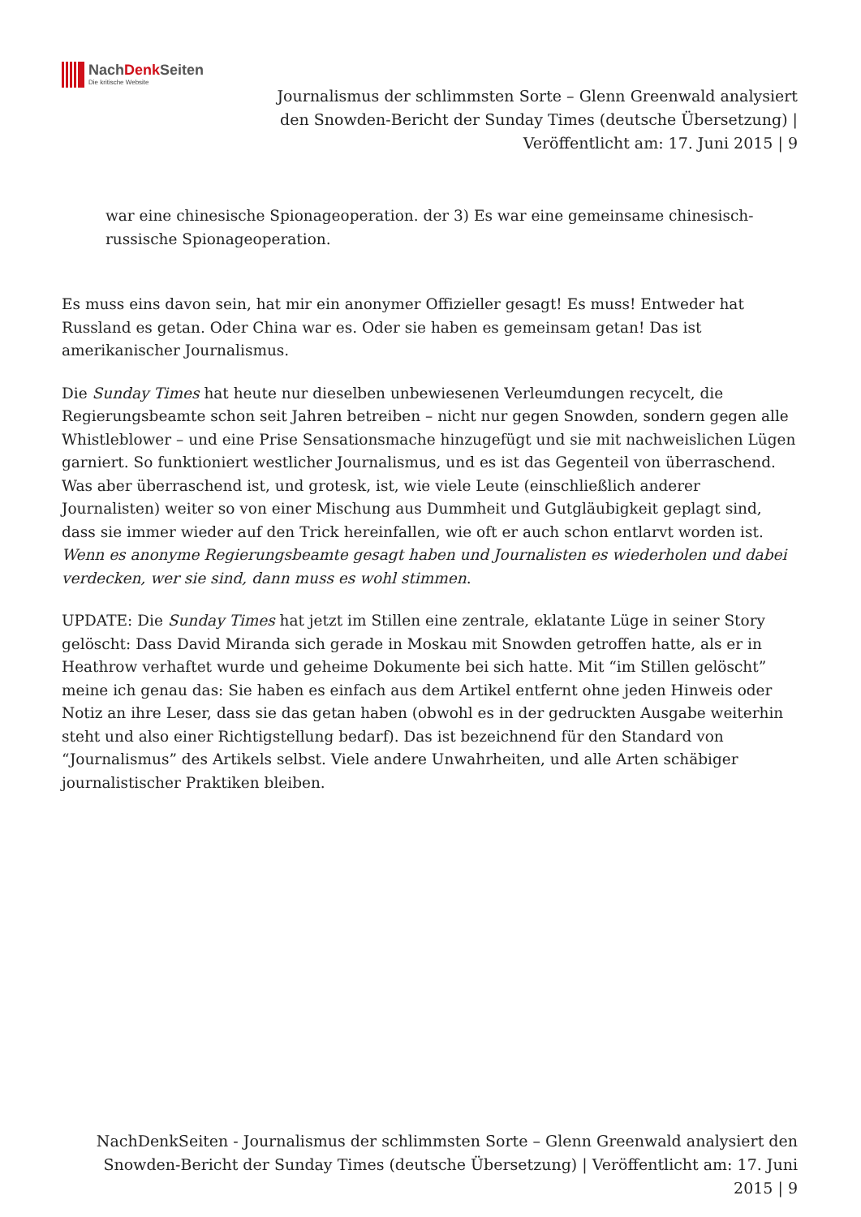NachDenk Seiten
Die kritische Website
Journalismus der schlimmsten Sorte – Glenn Greenwald analysiert den Snowden-Bericht der Sunday Times (deutsche Übersetzung) | Veröffentlicht am: 17. Juni 2015 | 9
war eine chinesische Spionageoperation. der 3) Es war eine gemeinsame chinesisch-russische Spionageoperation.
Es muss eins davon sein, hat mir ein anonymer Offizieller gesagt! Es muss! Entweder hat Russland es getan. Oder China war es. Oder sie haben es gemeinsam getan! Das ist amerikanischer Journalismus.
Die Sunday Times hat heute nur dieselben unbewiesenen Verleumdungen recycelt, die Regierungsbeamte schon seit Jahren betreiben – nicht nur gegen Snowden, sondern gegen alle Whistleblower – und eine Prise Sensationsmache hinzugefügt und sie mit nachweislichen Lügen garniert. So funktioniert westlicher Journalismus, und es ist das Gegenteil von überraschend. Was aber überraschend ist, und grotesk, ist, wie viele Leute (einschließlich anderer Journalisten) weiter so von einer Mischung aus Dummheit und Gutgläubigkeit geplagt sind, dass sie immer wieder auf den Trick hereinfallen, wie oft er auch schon entlarvt worden ist. Wenn es anonyme Regierungsbeamte gesagt haben und Journalisten es wiederholen und dabei verdecken, wer sie sind, dann muss es wohl stimmen.
UPDATE: Die Sunday Times hat jetzt im Stillen eine zentrale, eklatante Lüge in seiner Story gelöscht: Dass David Miranda sich gerade in Moskau mit Snowden getroffen hatte, als er in Heathrow verhaftet wurde und geheime Dokumente bei sich hatte. Mit “im Stillen gelöscht” meine ich genau das: Sie haben es einfach aus dem Artikel entfernt ohne jeden Hinweis oder Notiz an ihre Leser, dass sie das getan haben (obwohl es in der gedruckten Ausgabe weiterhin steht und also einer Richtigstellung bedarf). Das ist bezeichnend für den Standard von “Journalismus” des Artikels selbst. Viele andere Unwahrheiten, und alle Arten schäbiger journalistischer Praktiken bleiben.
NachDenkSeiten - Journalismus der schlimmsten Sorte – Glenn Greenwald analysiert den Snowden-Bericht der Sunday Times (deutsche Übersetzung) | Veröffentlicht am: 17. Juni 2015 | 9